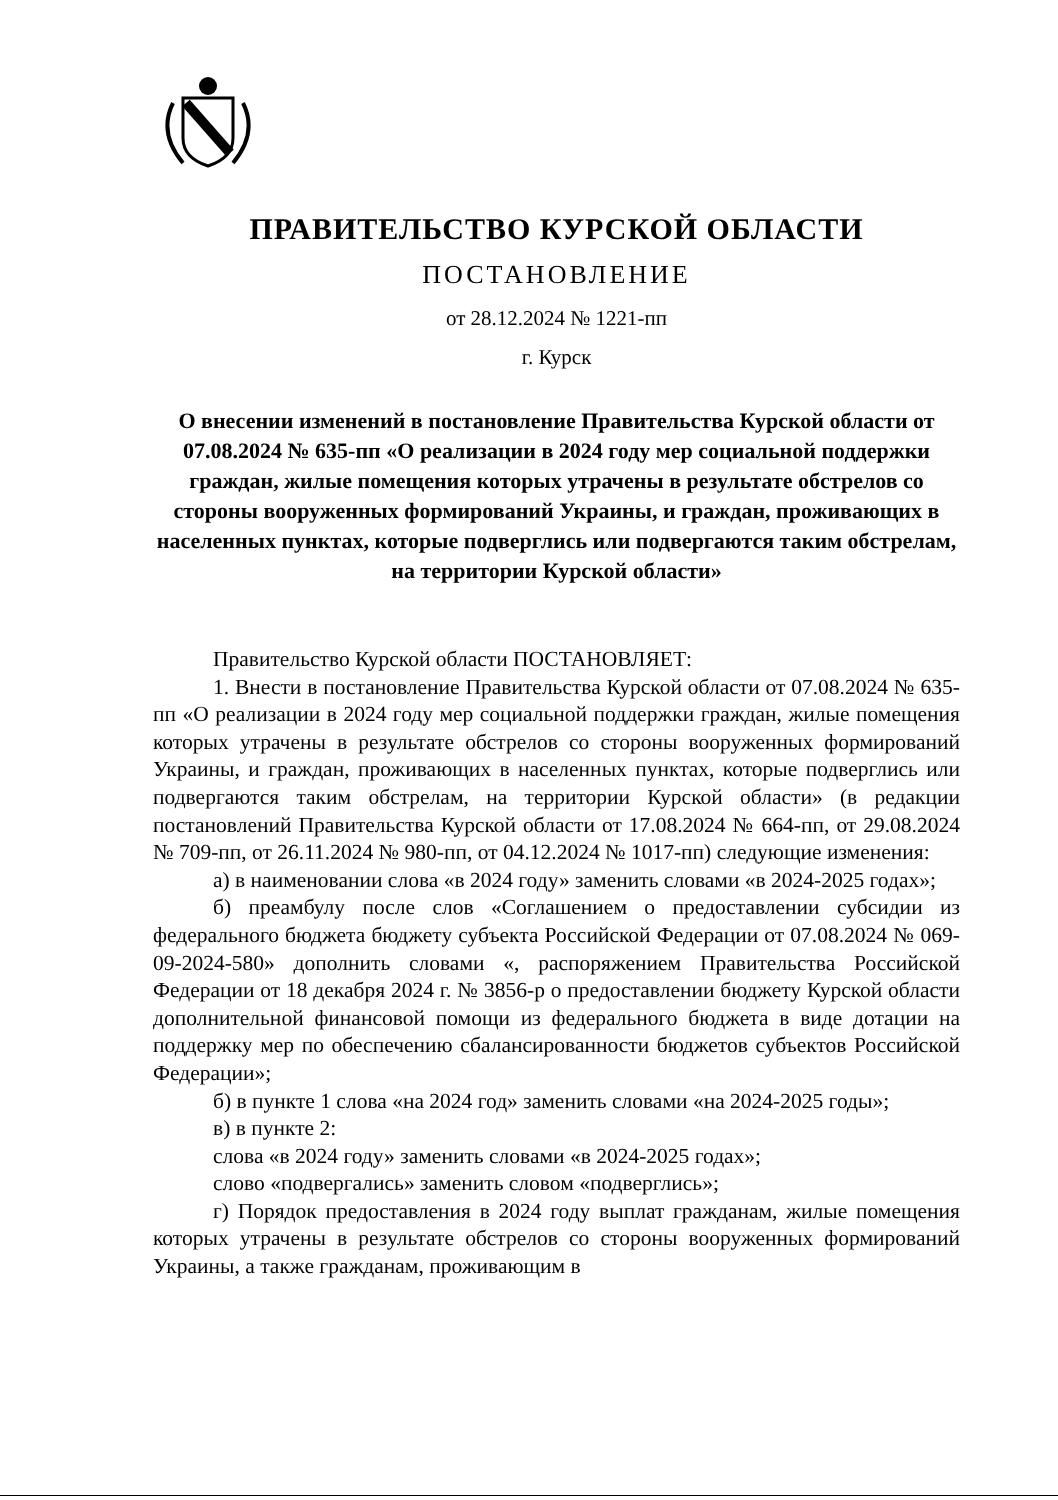ПРАВИТЕЛЬСТВО КУРСКОЙ ОБЛАСТИ
ПОСТАНОВЛЕНИЕ
от 28.12.2024 № 1221-пп
г. Курск
О внесении изменений в постановление Правительства Курской области от 07.08.2024 № 635-пп «О реализации в 2024 году мер социальной поддержки граждан, жилые помещения которых утрачены в результате обстрелов со стороны вооруженных формирований Украины, и граждан, проживающих в населенных пунктах, которые подверглись или подвергаются таким обстрелам, на территории Курской области»
Правительство Курской области ПОСТАНОВЛЯЕТ:
1. Внести в постановление Правительства Курской области от 07.08.2024 № 635-пп «О реализации в 2024 году мер социальной поддержки граждан, жилые помещения которых утрачены в результате обстрелов со стороны вооруженных формирований Украины, и граждан, проживающих в населенных пунктах, которые подверглись или подвергаются таким обстрелам, на территории Курской области» (в редакции постановлений Правительства Курской области от 17.08.2024 № 664-пп, от 29.08.2024 № 709-пп, от 26.11.2024 № 980-пп, от 04.12.2024 № 1017-пп) следующие изменения:
а) в наименовании слова «в 2024 году» заменить словами «в 2024-2025 годах»;
б) преамбулу после слов «Соглашением о предоставлении субсидии из федерального бюджета бюджету субъекта Российской Федерации от 07.08.2024 № 069-09-2024-580» дополнить словами «, распоряжением Правительства Российской Федерации от 18 декабря 2024 г. № 3856-р о предоставлении бюджету Курской области дополнительной финансовой помощи из федерального бюджета в виде дотации на поддержку мер по обеспечению сбалансированности бюджетов субъектов Российской Федерации»;
б) в пункте 1 слова «на 2024 год» заменить словами «на 2024-2025 годы»;
в) в пункте 2:
слова «в 2024 году» заменить словами «в 2024-2025 годах»;
слово «подвергались» заменить словом «подверглись»;
г) Порядок предоставления в 2024 году выплат гражданам, жилые помещения которых утрачены в результате обстрелов со стороны вооруженных формирований Украины, а также гражданам, проживающим в